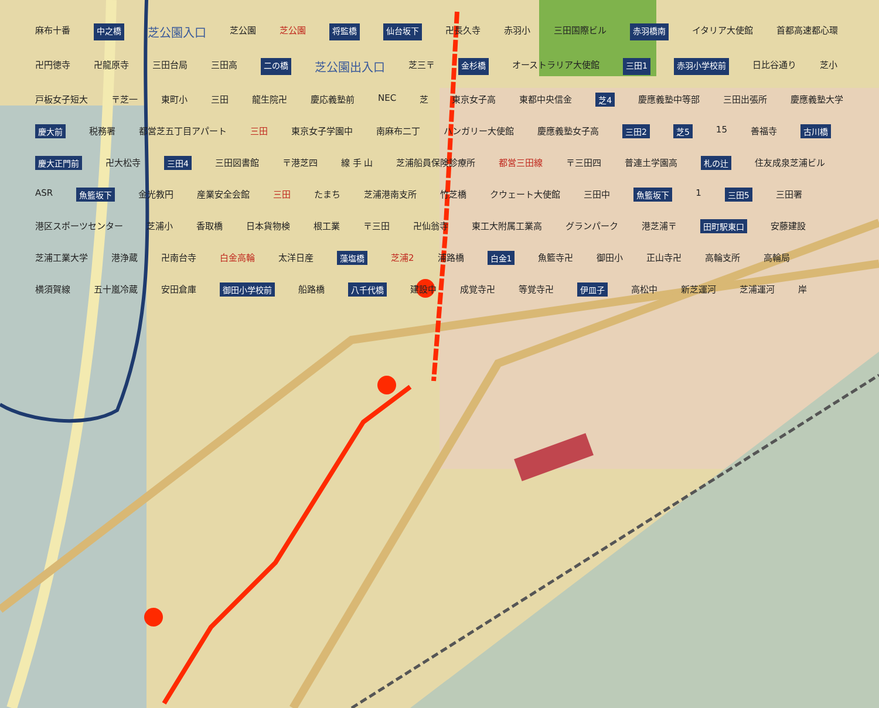麻布十番 中之橋 芝公園入口 芝公園 芝公園 将監橋 仙台坂下 卍長久寺 赤羽小 三田国際ビル 赤羽橋南 イタリア大使館 首都高速都心環 卍円徳寺 卍龍原寺 三田台局 三田高 二の橋 芝公園出入口 芝三〒 金杉橋 オーストラリア大使館 三田1 赤羽小学校前 日比谷通り 芝小 戸板女子短大 〒芝一 東町小 三田 龍生院卍 慶応義塾前 NEC 芝 東京女子高 東都中央信金 芝4 慶應義塾中等部 三田出張所 慶應義塾大学 慶大前 税務署 都営芝五丁目アパート 三田 東京女子学園中 南麻布二丁 ハンガリー大使館 慶應義塾女子高 三田2 芝5 15 善福寺 古川橋 慶大正門前 卍大松寺 三田4 三田図書館 〒港芝四 線 手 山 芝浦船員保険診療所 都営三田線 〒三田四 普連土学園高 札の辻 住友成泉芝浦ビル ASR 魚籃坂下 金光教円 産業安全会館 三田 たまち 芝浦港南支所 竹芝橋 クウェート大使館 三田中 魚籃坂下 1 三田5 三田署 港区スポーツセンター 芝浦小 香取橋 日本貨物検 根工業 〒三田 卍仙翁寺 東工大附属工業高 グランパーク 港芝浦〒 田町駅東口 安藤建設 芝浦工業大学 港浄蔵 卍南台寺 白金高輪 太洋日産 藻塩橋 芝浦2 浦路橋 白金1 魚籃寺卍 御田小 正山寺卍 高輪支所 高輪局 横須賀線 五十嵐冷蔵 安田倉庫 御田小学校前 船路橋 八千代橋 建設中 成覚寺卍 等覚寺卍 伊皿子 高松中 新芝運河 芝浦運河 岸